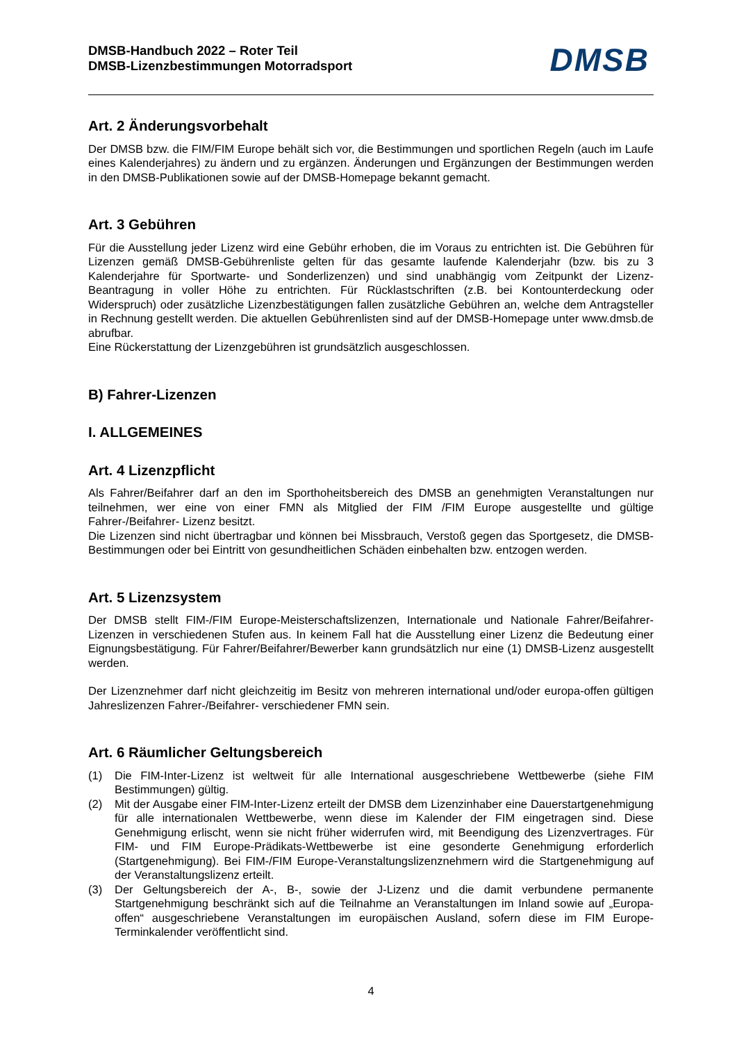DMSB-Handbuch 2022 – Roter Teil
DMSB-Lizenzbestimmungen Motorradsport
DMSB
Art. 2 Änderungsvorbehalt
Der DMSB bzw. die FIM/FIM Europe behält sich vor, die Bestimmungen und sportlichen Regeln (auch im Laufe eines Kalenderjahres) zu ändern und zu ergänzen. Änderungen und Ergänzungen der Bestimmungen werden in den DMSB-Publikationen sowie auf der DMSB-Homepage bekannt gemacht.
Art. 3 Gebühren
Für die Ausstellung jeder Lizenz wird eine Gebühr erhoben, die im Voraus zu entrichten ist. Die Gebühren für Lizenzen gemäß DMSB-Gebührenliste gelten für das gesamte laufende Kalenderjahr (bzw. bis zu 3 Kalenderjahre für Sportwarte- und Sonderlizenzen) und sind unabhängig vom Zeitpunkt der Lizenz-Beantragung in voller Höhe zu entrichten. Für Rücklastschriften (z.B. bei Kontounterdeckung oder Widerspruch) oder zusätzliche Lizenzbestätigungen fallen zusätzliche Gebühren an, welche dem Antragsteller in Rechnung gestellt werden. Die aktuellen Gebührenlisten sind auf der DMSB-Homepage unter www.dmsb.de abrufbar.
Eine Rückerstattung der Lizenzgebühren ist grundsätzlich ausgeschlossen.
B) Fahrer-Lizenzen
I. ALLGEMEINES
Art. 4 Lizenzpflicht
Als Fahrer/Beifahrer darf an den im Sporthoheitsbereich des DMSB an genehmigten Veranstaltungen nur teilnehmen, wer eine von einer FMN als Mitglied der FIM /FIM Europe ausgestellte und gültige Fahrer-/Beifahrer- Lizenz besitzt.
Die Lizenzen sind nicht übertragbar und können bei Missbrauch, Verstoß gegen das Sportgesetz, die DMSB-Bestimmungen oder bei Eintritt von gesundheitlichen Schäden einbehalten bzw. entzogen werden.
Art. 5 Lizenzsystem
Der DMSB stellt FIM-/FIM Europe-Meisterschaftslizenzen, Internationale und Nationale Fahrer/Beifahrer-Lizenzen in verschiedenen Stufen aus. In keinem Fall hat die Ausstellung einer Lizenz die Bedeutung einer Eignungsbestätigung. Für Fahrer/Beifahrer/Bewerber kann grundsätzlich nur eine (1) DMSB-Lizenz ausgestellt werden.
Der Lizenznehmer darf nicht gleichzeitig im Besitz von mehreren international und/oder europa-offen gültigen Jahreslizenzen Fahrer-/Beifahrer- verschiedener FMN sein.
Art. 6 Räumlicher Geltungsbereich
(1) Die FIM-Inter-Lizenz ist weltweit für alle International ausgeschriebene Wettbewerbe (siehe FIM Bestimmungen) gültig.
(2) Mit der Ausgabe einer FIM-Inter-Lizenz erteilt der DMSB dem Lizenzinhaber eine Dauerstartgenehmigung für alle internationalen Wettbewerbe, wenn diese im Kalender der FIM eingetragen sind. Diese Genehmigung erlischt, wenn sie nicht früher widerrufen wird, mit Beendigung des Lizenzvertrages. Für FIM- und FIM Europe-Prädikats-Wettbewerbe ist eine gesonderte Genehmigung erforderlich (Startgenehmigung). Bei FIM-/FIM Europe-Veranstaltungslizenznehmern wird die Startgenehmigung auf der Veranstaltungslizenz erteilt.
(3) Der Geltungsbereich der A-, B-, sowie der J-Lizenz und die damit verbundene permanente Startgenehmigung beschränkt sich auf die Teilnahme an Veranstaltungen im Inland sowie auf „Europa-offen“ ausgeschriebene Veranstaltungen im europäischen Ausland, sofern diese im FIM Europe-Terminkalender veröffentlicht sind.
4